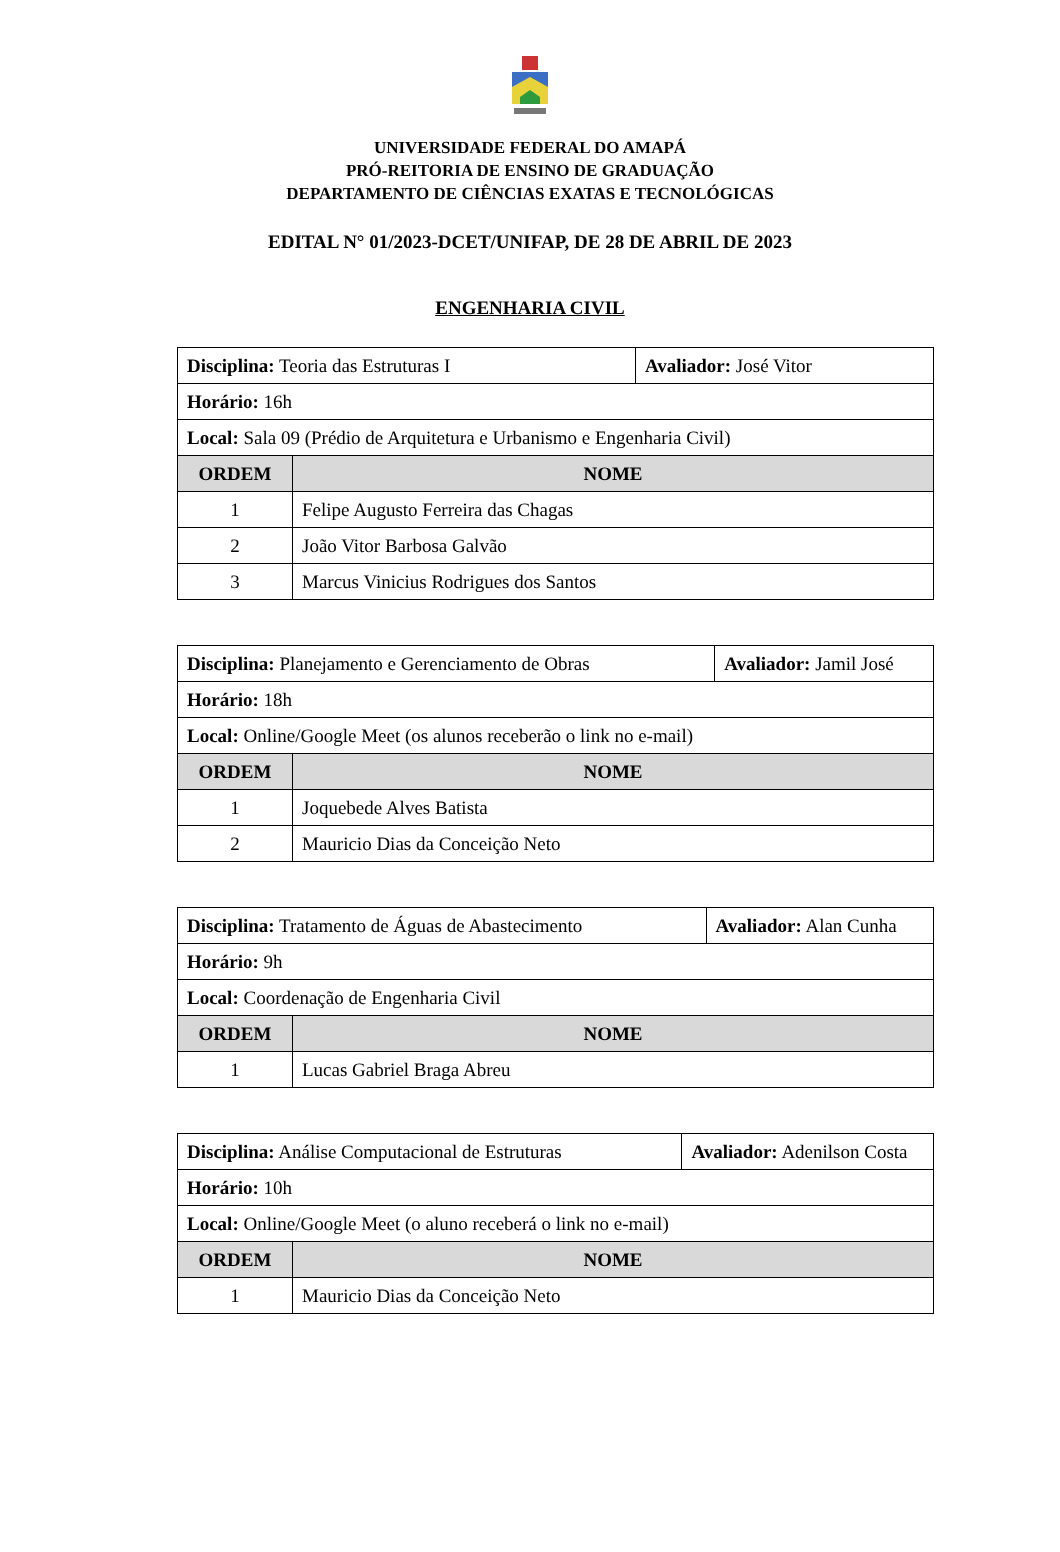UNIVERSIDADE FEDERAL DO AMAPÁ
PRÓ-REITORIA DE ENSINO DE GRADUAÇÃO
DEPARTAMENTO DE CIÊNCIAS EXATAS E TECNOLÓGICAS
EDITAL N° 01/2023-DCET/UNIFAP, DE 28 DE ABRIL DE 2023
ENGENHARIA CIVIL
| Disciplina: Teoria das Estruturas I | | Avaliador: José Vitor |
| Horário: 16h | | |
| Local: Sala 09 (Prédio de Arquitetura e Urbanismo e Engenharia Civil) | | |
| ORDEM | NOME | |
| 1 | Felipe Augusto Ferreira das Chagas | |
| 2 | João Vitor Barbosa Galvão | |
| 3 | Marcus Vinicius Rodrigues dos Santos | |
| Disciplina: Planejamento e Gerenciamento de Obras | | Avaliador: Jamil José |
| Horário: 18h | | |
| Local: Online/Google Meet (os alunos receberão o link no e-mail) | | |
| ORDEM | NOME | |
| 1 | Joquebede Alves Batista | |
| 2 | Mauricio Dias da Conceição Neto | |
| Disciplina: Tratamento de Águas de Abastecimento | | Avaliador: Alan Cunha |
| Horário: 9h | | |
| Local: Coordenação de Engenharia Civil | | |
| ORDEM | NOME | |
| 1 | Lucas Gabriel Braga Abreu | |
| Disciplina: Análise Computacional de Estruturas | | Avaliador: Adenilson Costa |
| Horário: 10h | | |
| Local: Online/Google Meet (o aluno receberá o link no e-mail) | | |
| ORDEM | NOME | |
| 1 | Mauricio Dias da Conceição Neto | |